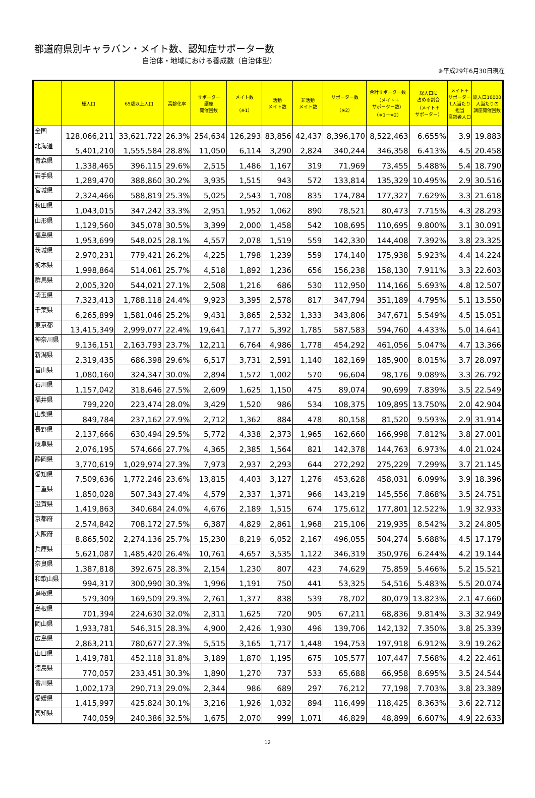都道府県別キャラバン・メイト数、認知症サポーター数
自治体・地域における養成数（自治体型）
※平成29年6月30日現在
| | 総人口 | 65歳以上人口 | 高齢化率 | サポーター 講座 開催回数 | メイト数 （※1） | 活動 メイト数 | 非活動 メイト数 | サポーター数 （※2） | 合計サポーター数 （メイト＋ サポーター数） （※1＋※2） | 総人口に 占める割合 （メイト＋ サポーター） | メイト＋ サポーター 1人当たり 担当 高齢者人口 | 総人口10000 人当たりの 講座開催回数 |
| --- | --- | --- | --- | --- | --- | --- | --- | --- | --- | --- | --- | --- |
| 全国 | 128,066,211 | 33,621,722 | 26.3% | 254,634 | 126,293 | 83,856 | 42,437 | 8,396,170 | 8,522,463 | 6.655% | 3.9 | 19.883 |
| 北海道 | 5,401,210 | 1,555,584 | 28.8% | 11,050 | 6,114 | 3,290 | 2,824 | 340,244 | 346,358 | 6.413% | 4.5 | 20.458 |
| 青森県 | 1,338,465 | 396,115 | 29.6% | 2,515 | 1,486 | 1,167 | 319 | 71,969 | 73,455 | 5.488% | 5.4 | 18.790 |
| 岩手県 | 1,289,470 | 388,860 | 30.2% | 3,935 | 1,515 | 943 | 572 | 133,814 | 135,329 | 10.495% | 2.9 | 30.516 |
| 宮城県 | 2,324,466 | 588,819 | 25.3% | 5,025 | 2,543 | 1,708 | 835 | 174,784 | 177,327 | 7.629% | 3.3 | 21.618 |
| 秋田県 | 1,043,015 | 347,242 | 33.3% | 2,951 | 1,952 | 1,062 | 890 | 78,521 | 80,473 | 7.715% | 4.3 | 28.293 |
| 山形県 | 1,129,560 | 345,078 | 30.5% | 3,399 | 2,000 | 1,458 | 542 | 108,695 | 110,695 | 9.800% | 3.1 | 30.091 |
| 福島県 | 1,953,699 | 548,025 | 28.1% | 4,557 | 2,078 | 1,519 | 559 | 142,330 | 144,408 | 7.392% | 3.8 | 23.325 |
| 茨城県 | 2,970,231 | 779,421 | 26.2% | 4,225 | 1,798 | 1,239 | 559 | 174,140 | 175,938 | 5.923% | 4.4 | 14.224 |
| 栃木県 | 1,998,864 | 514,061 | 25.7% | 4,518 | 1,892 | 1,236 | 656 | 156,238 | 158,130 | 7.911% | 3.3 | 22.603 |
| 群馬県 | 2,005,320 | 544,021 | 27.1% | 2,508 | 1,216 | 686 | 530 | 112,950 | 114,166 | 5.693% | 4.8 | 12.507 |
| 埼玉県 | 7,323,413 | 1,788,118 | 24.4% | 9,923 | 3,395 | 2,578 | 817 | 347,794 | 351,189 | 4.795% | 5.1 | 13.550 |
| 千葉県 | 6,265,899 | 1,581,046 | 25.2% | 9,431 | 3,865 | 2,532 | 1,333 | 343,806 | 347,671 | 5.549% | 4.5 | 15.051 |
| 東京都 | 13,415,349 | 2,999,077 | 22.4% | 19,641 | 7,177 | 5,392 | 1,785 | 587,583 | 594,760 | 4.433% | 5.0 | 14.641 |
| 神奈川県 | 9,136,151 | 2,163,793 | 23.7% | 12,211 | 6,764 | 4,986 | 1,778 | 454,292 | 461,056 | 5.047% | 4.7 | 13.366 |
| 新潟県 | 2,319,435 | 686,398 | 29.6% | 6,517 | 3,731 | 2,591 | 1,140 | 182,169 | 185,900 | 8.015% | 3.7 | 28.097 |
| 富山県 | 1,080,160 | 324,347 | 30.0% | 2,894 | 1,572 | 1,002 | 570 | 96,604 | 98,176 | 9.089% | 3.3 | 26.792 |
| 石川県 | 1,157,042 | 318,646 | 27.5% | 2,609 | 1,625 | 1,150 | 475 | 89,074 | 90,699 | 7.839% | 3.5 | 22.549 |
| 福井県 | 799,220 | 223,474 | 28.0% | 3,429 | 1,520 | 986 | 534 | 108,375 | 109,895 | 13.750% | 2.0 | 42.904 |
| 山梨県 | 849,784 | 237,162 | 27.9% | 2,712 | 1,362 | 884 | 478 | 80,158 | 81,520 | 9.593% | 2.9 | 31.914 |
| 長野県 | 2,137,666 | 630,494 | 29.5% | 5,772 | 4,338 | 2,373 | 1,965 | 162,660 | 166,998 | 7.812% | 3.8 | 27.001 |
| 岐阜県 | 2,076,195 | 574,666 | 27.7% | 4,365 | 2,385 | 1,564 | 821 | 142,378 | 144,763 | 6.973% | 4.0 | 21.024 |
| 静岡県 | 3,770,619 | 1,029,974 | 27.3% | 7,973 | 2,937 | 2,293 | 644 | 272,292 | 275,229 | 7.299% | 3.7 | 21.145 |
| 愛知県 | 7,509,636 | 1,772,246 | 23.6% | 13,815 | 4,403 | 3,127 | 1,276 | 453,628 | 458,031 | 6.099% | 3.9 | 18.396 |
| 三重県 | 1,850,028 | 507,343 | 27.4% | 4,579 | 2,337 | 1,371 | 966 | 143,219 | 145,556 | 7.868% | 3.5 | 24.751 |
| 滋賀県 | 1,419,863 | 340,684 | 24.0% | 4,676 | 2,189 | 1,515 | 674 | 175,612 | 177,801 | 12.522% | 1.9 | 32.933 |
| 京都府 | 2,574,842 | 708,172 | 27.5% | 6,387 | 4,829 | 2,861 | 1,968 | 215,106 | 219,935 | 8.542% | 3.2 | 24.805 |
| 大阪府 | 8,865,502 | 2,274,136 | 25.7% | 15,230 | 8,219 | 6,052 | 2,167 | 496,055 | 504,274 | 5.688% | 4.5 | 17.179 |
| 兵庫県 | 5,621,087 | 1,485,420 | 26.4% | 10,761 | 4,657 | 3,535 | 1,122 | 346,319 | 350,976 | 6.244% | 4.2 | 19.144 |
| 奈良県 | 1,387,818 | 392,675 | 28.3% | 2,154 | 1,230 | 807 | 423 | 74,629 | 75,859 | 5.466% | 5.2 | 15.521 |
| 和歌山県 | 994,317 | 300,990 | 30.3% | 1,996 | 1,191 | 750 | 441 | 53,325 | 54,516 | 5.483% | 5.5 | 20.074 |
| 鳥取県 | 579,309 | 169,509 | 29.3% | 2,761 | 1,377 | 838 | 539 | 78,702 | 80,079 | 13.823% | 2.1 | 47.660 |
| 島根県 | 701,394 | 224,630 | 32.0% | 2,311 | 1,625 | 720 | 905 | 67,211 | 68,836 | 9.814% | 3.3 | 32.949 |
| 岡山県 | 1,933,781 | 546,315 | 28.3% | 4,900 | 2,426 | 1,930 | 496 | 139,706 | 142,132 | 7.350% | 3.8 | 25.339 |
| 広島県 | 2,863,211 | 780,677 | 27.3% | 5,515 | 3,165 | 1,717 | 1,448 | 194,753 | 197,918 | 6.912% | 3.9 | 19.262 |
| 山口県 | 1,419,781 | 452,118 | 31.8% | 3,189 | 1,870 | 1,195 | 675 | 105,577 | 107,447 | 7.568% | 4.2 | 22.461 |
| 徳島県 | 770,057 | 233,451 | 30.3% | 1,890 | 1,270 | 737 | 533 | 65,688 | 66,958 | 8.695% | 3.5 | 24.544 |
| 香川県 | 1,002,173 | 290,713 | 29.0% | 2,344 | 986 | 689 | 297 | 76,212 | 77,198 | 7.703% | 3.8 | 23.389 |
| 愛媛県 | 1,415,997 | 425,824 | 30.1% | 3,216 | 1,926 | 1,032 | 894 | 116,499 | 118,425 | 8.363% | 3.6 | 22.712 |
| 高知県 | 740,059 | 240,386 | 32.5% | 1,675 | 2,070 | 999 | 1,071 | 46,829 | 48,899 | 6.607% | 4.9 | 22.633 |
12